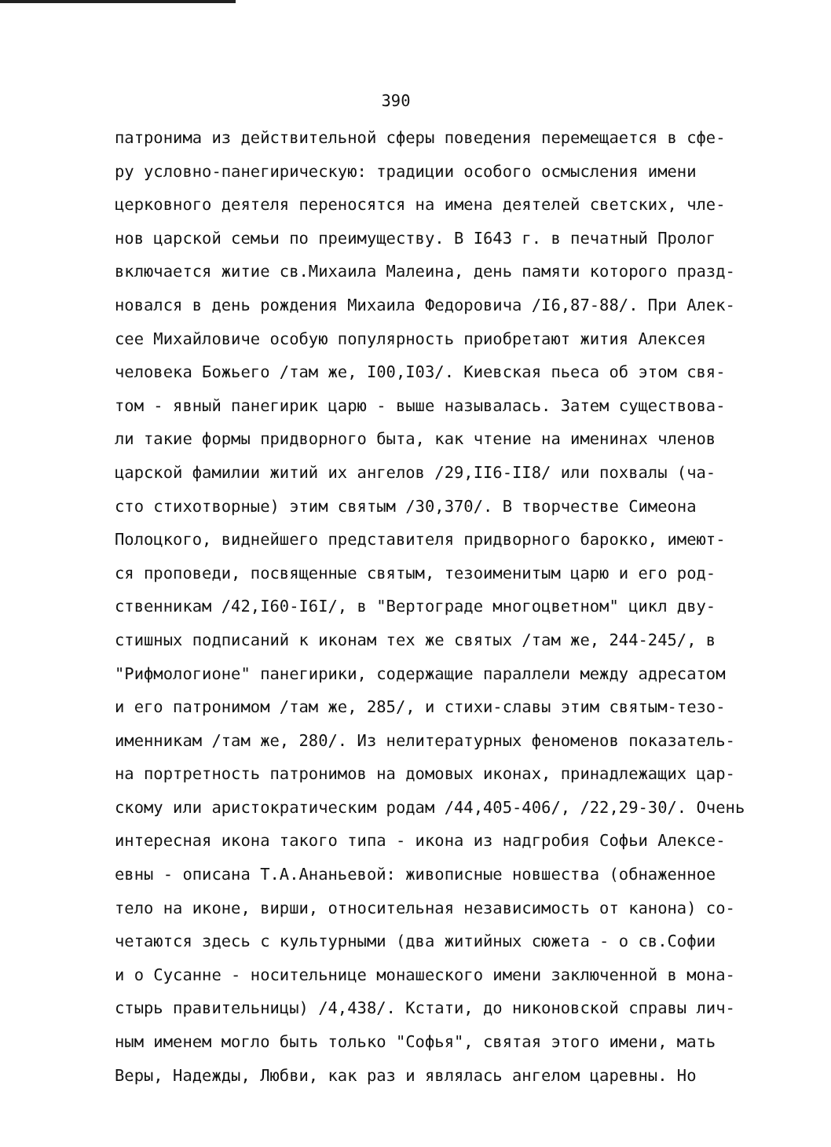390
патронима из действительной сферы поведения перемещается в сфе-
ру условно-панегирическую: традиции особого осмысления имени
церковного деятеля переносятся на имена деятелей светских, чле-
нов царской семьи по преимуществу. В I643 г. в печатный Пролог
включается житие св.Михаила Малеина, день памяти которого празд-
новался в день рождения Михаила Федоровича /I6,87-88/. При Алек-
сее Михайловиче особую популярность приобретают жития Алексея
человека Божьего /там же, I00,I03/. Киевская пьеса об этом свя-
том - явный панегирик царю - выше называлась. Затем существова-
ли такие формы придворного быта, как чтение на именинах членов
царской фамилии житий их ангелов /29,II6-II8/ или похвалы (ча-
сто стихотворные) этим святым /30,370/. В творчестве Симеона
Полоцкого, виднейшего представителя придворного барокко, имеют-
ся проповеди, посвященные святым, тезоименитым царю и его род-
ственникам /42,I60-I6I/, в "Вертограде многоцветном" цикл дву-
стишных подписаний к иконам тех же святых /там же, 244-245/, в
"Рифмологионе" панегирики, содержащие параллели между адресатом
и его патронимом /там же, 285/, и стихи-славы этим святым-тезо-
именникам /там же, 280/. Из нелитературных феноменов показатель-
на портретность патронимов на домовых иконах, принадлежащих цар-
скому или аристократическим родам /44,405-406/, /22,29-30/. Очень
интересная икона такого типа - икона из надгробия Софьи Алексе-
евны - описана Т.А.Ананьевой: живописные новшества (обнаженное
тело на иконе, вирши, относительная независимость от канона) со-
четаются здесь с культурными (два житийных сюжета - о св.Софии
и о Сусанне - носительнице монашеского имени заключенной в мона-
стырь правительницы) /4,438/. Кстати, до никоновской справы лич-
ным именем могло быть только "Софья", святая этого имени, мать
Веры, Надежды, Любви, как раз и являлась ангелом царевны. Но